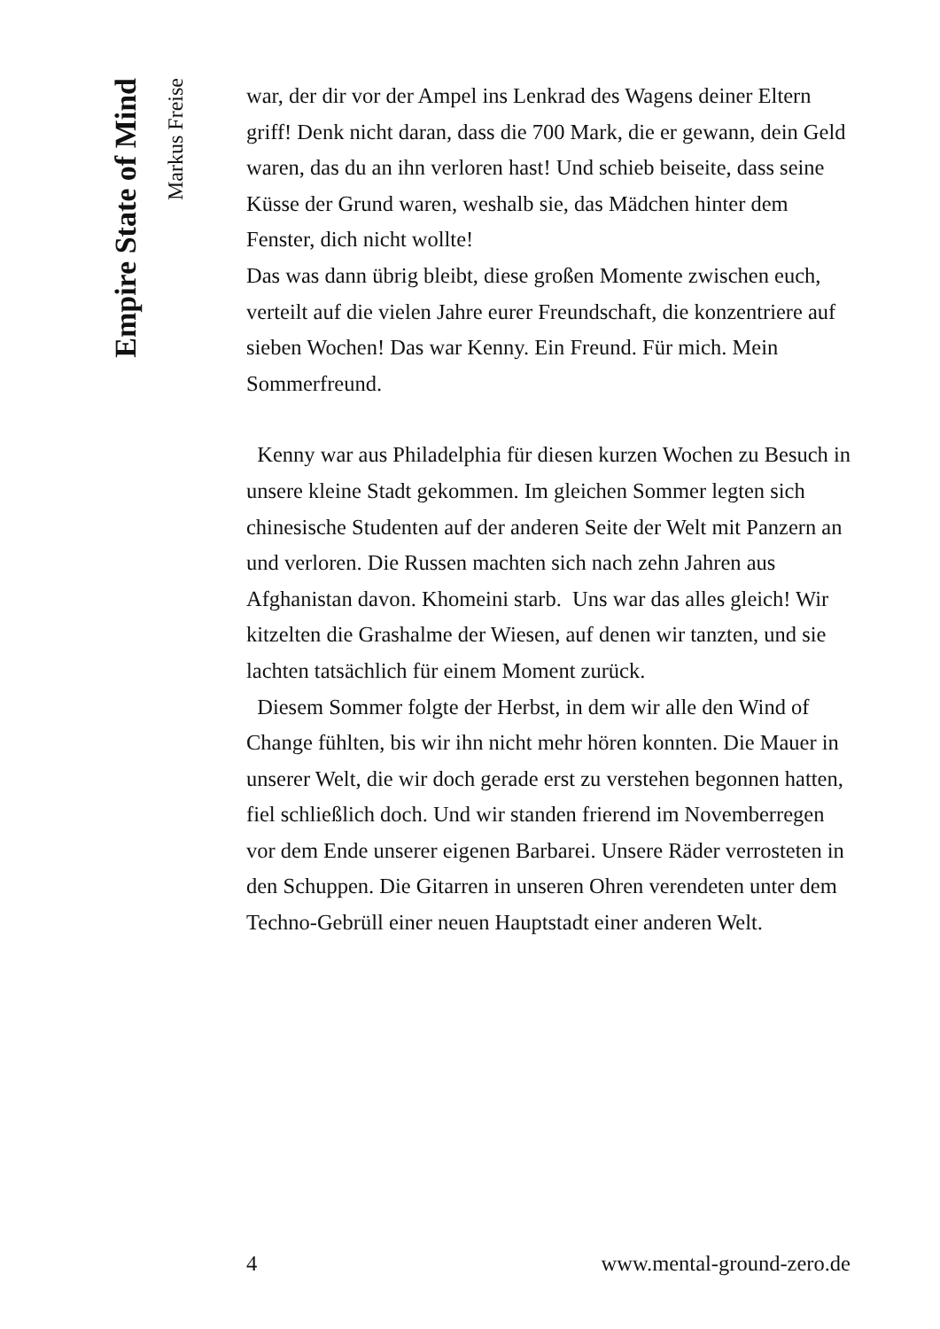Empire State of Mind
Markus Freise
war, der dir vor der Ampel ins Lenkrad des Wagens deiner Eltern griff! Denk nicht daran, dass die 700 Mark, die er gewann, dein Geld waren, das du an ihn verloren hast! Und schieb beiseite, dass seine Küsse der Grund waren, weshalb sie, das Mädchen hinter dem Fenster, dich nicht wollte!
Das was dann übrig bleibt, diese großen Momente zwischen euch, verteilt auf die vielen Jahre eurer Freundschaft, die konzentriere auf sieben Wochen! Das war Kenny. Ein Freund. Für mich. Mein Sommerfreund.
Kenny war aus Philadelphia für diesen kurzen Wochen zu Besuch in unsere kleine Stadt gekommen. Im gleichen Sommer legten sich chinesische Studenten auf der anderen Seite der Welt mit Panzern an und verloren. Die Russen machten sich nach zehn Jahren aus Afghanistan davon. Khomeini starb. Uns war das alles gleich! Wir kitzelten die Grashalme der Wiesen, auf denen wir tanzten, und sie lachten tatsächlich für einem Moment zurück.
Diesem Sommer folgte der Herbst, in dem wir alle den Wind of Change fühlten, bis wir ihn nicht mehr hören konnten. Die Mauer in unserer Welt, die wir doch gerade erst zu verstehen begonnen hatten, fiel schließlich doch. Und wir standen frierend im Novemberregen vor dem Ende unserer eigenen Barbarei. Unsere Räder verrosteten in den Schuppen. Die Gitarren in unseren Ohren verendeten unter dem Techno-Gebrüll einer neuen Hauptstadt einer anderen Welt.
4 www.mental-ground-zero.de